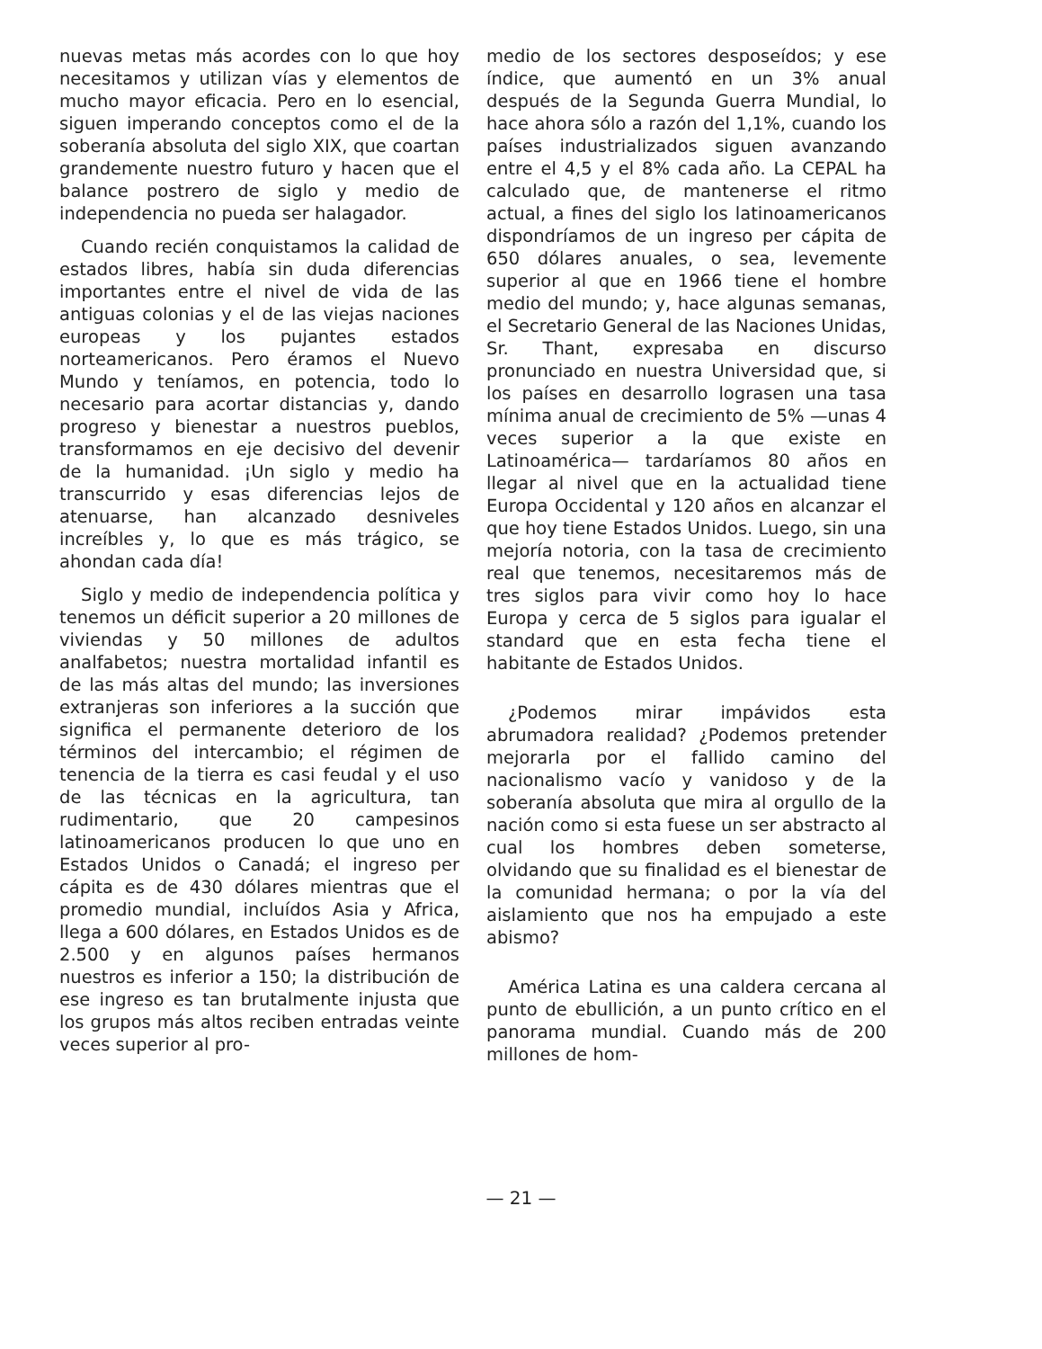nuevas metas más acordes con lo que hoy necesitamos y utilizan vías y elementos de mucho mayor eficacia. Pero en lo esencial, siguen imperando conceptos como el de la soberanía absoluta del siglo XIX, que coartan grandemente nuestro futuro y hacen que el balance postrero de siglo y medio de independencia no pueda ser halagador.
Cuando recién conquistamos la calidad de estados libres, había sin duda diferencias importantes entre el nivel de vida de las antiguas colonias y el de las viejas naciones europeas y los pujantes estados norteamericanos. Pero éramos el Nuevo Mundo y teníamos, en potencia, todo lo necesario para acortar distancias y, dando progreso y bienestar a nuestros pueblos, transformamos en eje decisivo del devenir de la humanidad. ¡Un siglo y medio ha transcurrido y esas diferencias lejos de atenuarse, han alcanzado desniveles increíbles y, lo que es más trágico, se ahondan cada día!
Siglo y medio de independencia política y tenemos un déficit superior a 20 millones de viviendas y 50 millones de adultos analfabetos; nuestra mortalidad infantil es de las más altas del mundo; las inversiones extranjeras son inferiores a la succión que significa el permanente deterioro de los términos del intercambio; el régimen de tenencia de la tierra es casi feudal y el uso de las técnicas en la agricultura, tan rudimentario, que 20 campesinos latinoamericanos producen lo que uno en Estados Unidos o Canadá; el ingreso per cápita es de 430 dólares mientras que el promedio mundial, incluídos Asia y Africa, llega a 600 dólares, en Estados Unidos es de 2.500 y en algunos países hermanos nuestros es inferior a 150; la distribución de ese ingreso es tan brutalmente injusta que los grupos más altos reciben entradas veinte veces superior al pro-
medio de los sectores desposeídos; y ese índice, que aumentó en un 3% anual después de la Segunda Guerra Mundial, lo hace ahora sólo a razón del 1,1%, cuando los países industrializados siguen avanzando entre el 4,5 y el 8% cada año. La CEPAL ha calculado que, de mantenerse el ritmo actual, a fines del siglo los latinoamericanos dispondríamos de un ingreso per cápita de 650 dólares anuales, o sea, levemente superior al que en 1966 tiene el hombre medio del mundo; y, hace algunas semanas, el Secretario General de las Naciones Unidas, Sr. Thant, expresaba en discurso pronunciado en nuestra Universidad que, si los países en desarrollo lograsen una tasa mínima anual de crecimiento de 5% —unas 4 veces superior a la que existe en Latinoamérica— tardaríamos 80 años en llegar al nivel que en la actualidad tiene Europa Occidental y 120 años en alcanzar el que hoy tiene Estados Unidos. Luego, sin una mejoría notoria, con la tasa de crecimiento real que tenemos, necesitaremos más de tres siglos para vivir como hoy lo hace Europa y cerca de 5 siglos para igualar el standard que en esta fecha tiene el habitante de Estados Unidos.
¿Podemos mirar impávidos esta abrumadora realidad? ¿Podemos pretender mejorarla por el fallido camino del nacionalismo vacío y vanidoso y de la soberanía absoluta que mira al orgullo de la nación como si esta fuese un ser abstracto al cual los hombres deben someterse, olvidando que su finalidad es el bienestar de la comunidad hermana; o por la vía del aislamiento que nos ha empujado a este abismo?
América Latina es una caldera cercana al punto de ebullición, a un punto crítico en el panorama mundial. Cuando más de 200 millones de hom-
— 21 —